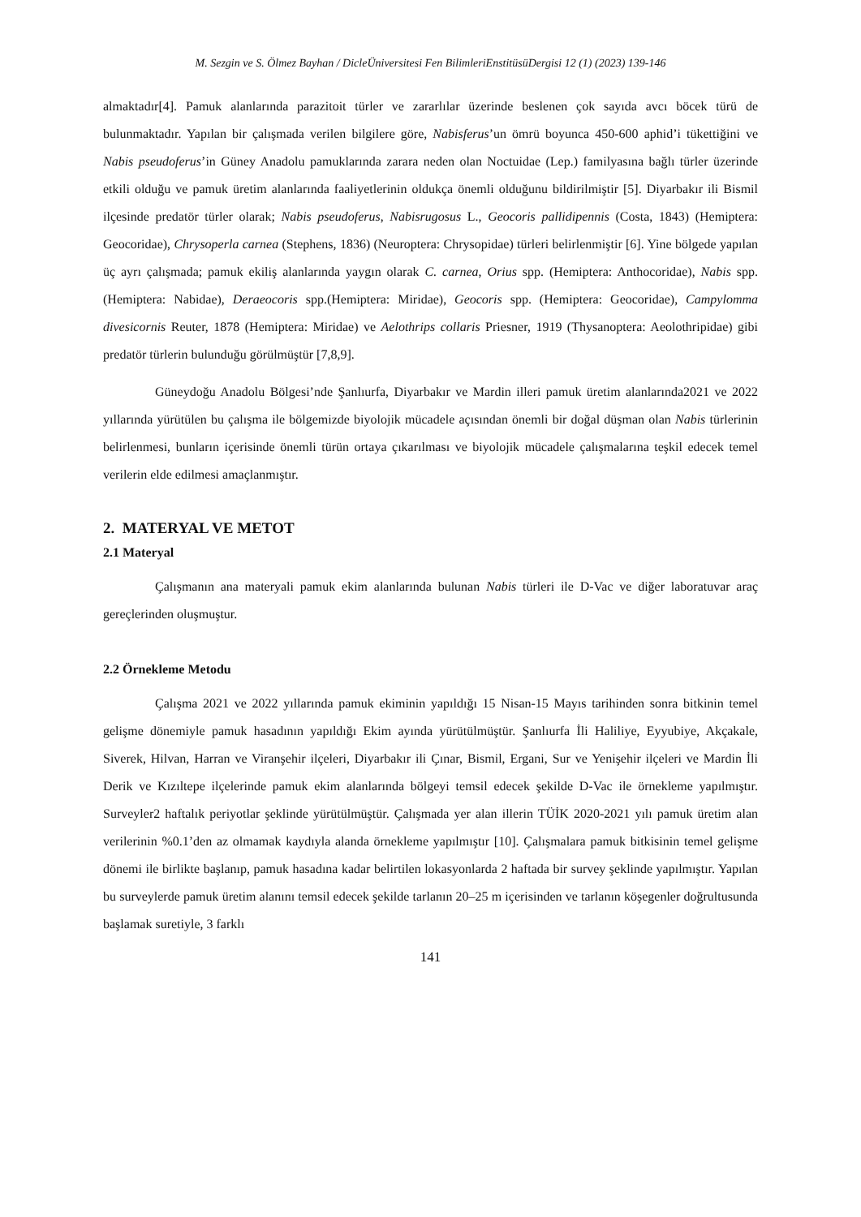M. Sezgin ve S. Ölmez Bayhan / DicleÜniversitesi Fen BilimleriEnstitüsüDergisi 12 (1) (2023) 139-146
almaktadır[4]. Pamuk alanlarında parazitoit türler ve zararlılar üzerinde beslenen çok sayıda avcı böcek türü de bulunmaktadır. Yapılan bir çalışmada verilen bilgilere göre, Nabisferus’un ömrü boyunca 450-600 aphid’i tükettiğini ve Nabis pseudoferus’in Güney Anadolu pamuklarında zarara neden olan Noctuidae (Lep.) familyasına bağlı türler üzerinde etkili olduğu ve pamuk üretim alanlarında faaliyetlerinin oldukça önemli olduğunu bildirilmiştir [5]. Diyarbakır ili Bismil ilçesinde predatör türler olarak; Nabis pseudoferus, Nabisrugosus L., Geocoris pallidipennis (Costa, 1843) (Hemiptera: Geocoridae), Chrysoperla carnea (Stephens, 1836) (Neuroptera: Chrysopidae) türleri belirlenmiştir [6]. Yine bölgede yapılan üç ayrı çalışmada; pamuk ekiliş alanlarında yaygın olarak C. carnea, Orius spp. (Hemiptera: Anthocoridae), Nabis spp.(Hemiptera: Nabidae), Deraeocoris spp.(Hemiptera: Miridae), Geocoris spp. (Hemiptera: Geocoridae), Campylomma divesicornis Reuter, 1878 (Hemiptera: Miridae) ve Aelothrips collaris Priesner, 1919 (Thysanoptera: Aeolothripidae) gibi predatör türlerin bulunduğu görülmüştür [7,8,9].
Güneydoğu Anadolu Bölgesi’nde Şanlıurfa, Diyarbakır ve Mardin illeri pamuk üretim alanlarında2021 ve 2022 yıllarında yürütülen bu çalışma ile bölgemizde biyolojik mücadele açısından önemli bir doğal düşman olan Nabis türlerinin belirlenmesi, bunların içerisinde önemli türün ortaya çıkarılması ve biyolojik mücadele çalışmalarına teşkil edecek temel verilerin elde edilmesi amaçlanmıştır.
2. MATERYAL VE METOT
2.1 Materyal
Çalışmanın ana materyali pamuk ekim alanlarında bulunan Nabis türleri ile D-Vac ve diğer laboratuvar araç gereçlerinden oluşmuştur.
2.2 Örnekleme Metodu
Çalışma 2021 ve 2022 yıllarında pamuk ekiminin yapıldığı 15 Nisan-15 Mayıs tarihinden sonra bitkinin temel gelişme dönemiyle pamuk hasadının yapıldığı Ekim ayında yürütülmüştür. Şanlıurfa İli Haliliye, Eyyubiye, Akçakale, Siverek, Hilvan, Harran ve Viranşehir ilçeleri, Diyarbakır ili Çınar, Bismil, Ergani, Sur ve Yenişehir ilçeleri ve Mardin İli Derik ve Kızıltepe ilçelerinde pamuk ekim alanlarında bölgeyi temsil edecek şekilde D-Vac ile örnekleme yapılmıştır. Surveyler2 haftalık periyotlar şeklinde yürütülmüştür. Çalışmada yer alan illerin TÜİK 2020-2021 yılı pamuk üretim alan verilerinin %0.1’den az olmamak kaydıyla alanda örnekleme yapılmıştır [10]. Çalışmalara pamuk bitkisinin temel gelişme dönemi ile birlikte başlanıp, pamuk hasadına kadar belirtilen lokasyonlarda 2 haftada bir survey şeklinde yapılmıştır. Yapılan bu surveylerde pamuk üretim alanını temsil edecek şekilde tarlanın 20–25 m içerisinden ve tarlanın köşegenler doğrultusunda başlamak suretiyle, 3 farklı
141